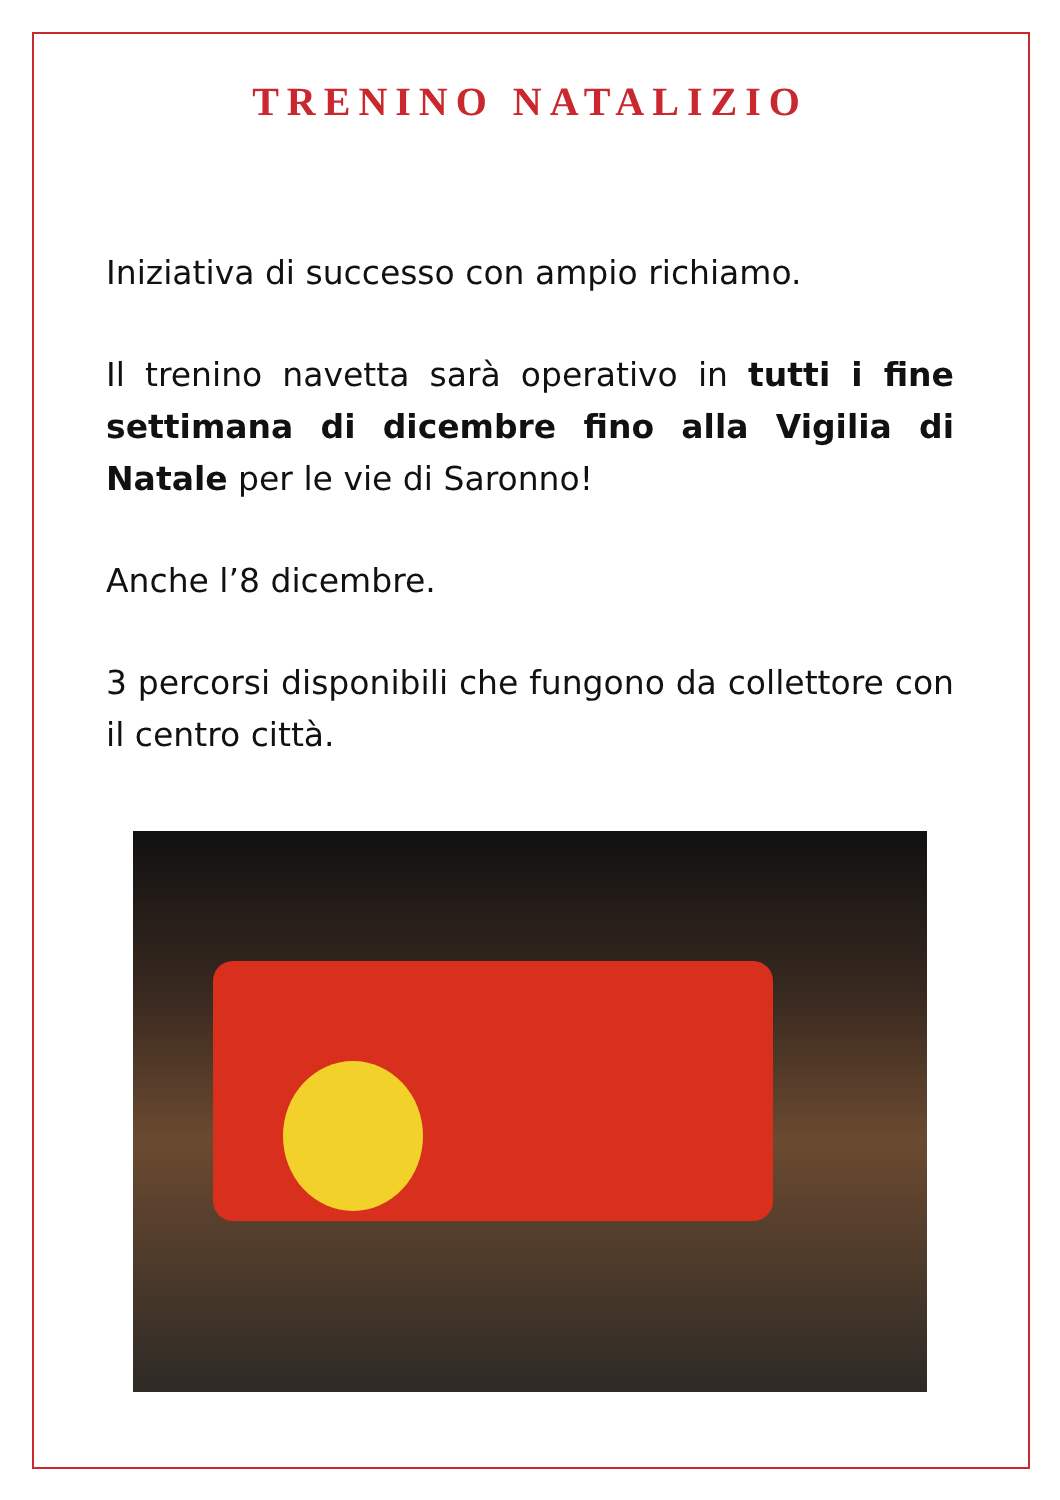TRENINO NATALIZIO
Iniziativa di successo con ampio richiamo.
Il trenino navetta sarà operativo in tutti i fine settimana di dicembre fino alla Vigilia di Natale per le vie di Saronno!
Anche l’8 dicembre.
3 percorsi disponibili che fungono da collettore con il centro città.